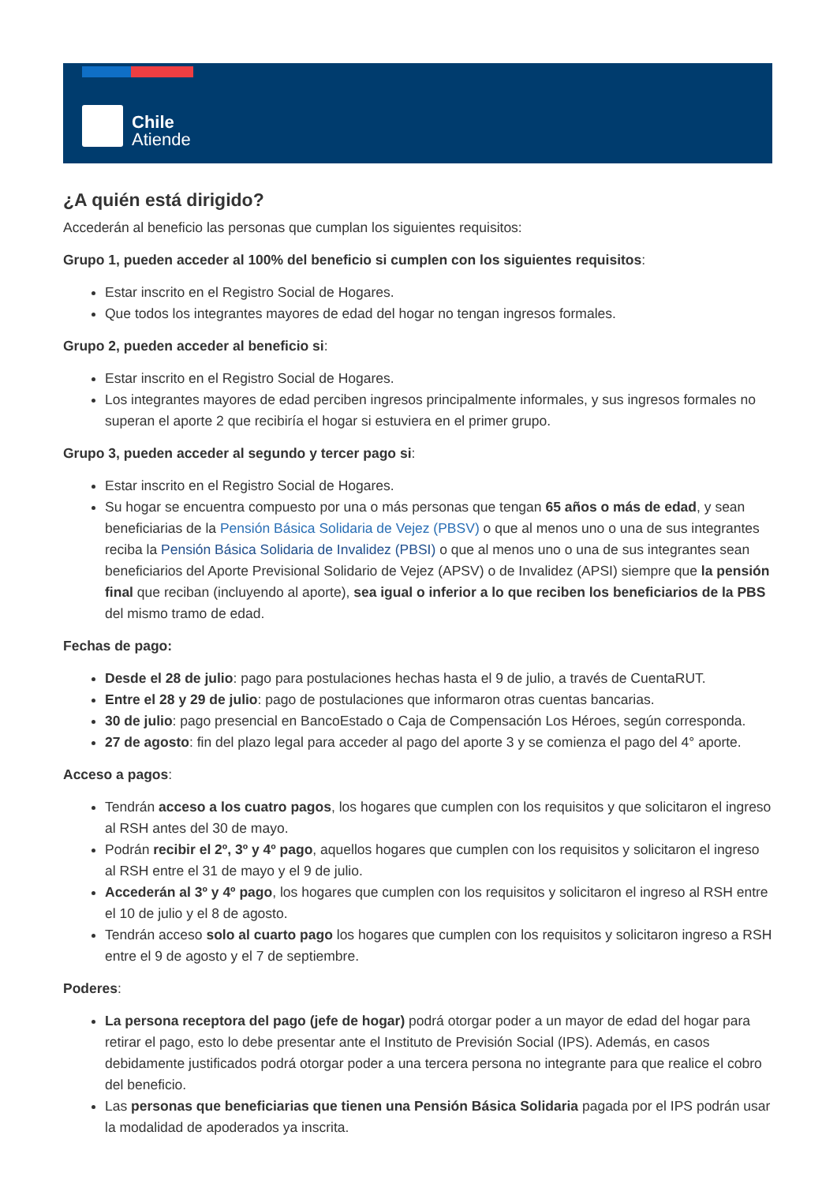Chile
Atiende
¿A quién está dirigido?
Accederán al beneficio las personas que cumplan los siguientes requisitos:
Grupo 1, pueden acceder al 100% del beneficio si cumplen con los siguientes requisitos:
Estar inscrito en el Registro Social de Hogares.
Que todos los integrantes mayores de edad del hogar no tengan ingresos formales.
Grupo 2, pueden acceder al beneficio si:
Estar inscrito en el Registro Social de Hogares.
Los integrantes mayores de edad perciben ingresos principalmente informales, y sus ingresos formales no superan el aporte 2 que recibiría el hogar si estuviera en el primer grupo.
Grupo 3, pueden acceder al segundo y tercer pago si:
Estar inscrito en el Registro Social de Hogares.
Su hogar se encuentra compuesto por una o más personas que tengan 65 años o más de edad, y sean beneficiarias de la Pensión Básica Solidaria de Vejez (PBSV) o que al menos uno o una de sus integrantes reciba la Pensión Básica Solidaria de Invalidez (PBSI) o que al menos uno o una de sus integrantes sean beneficiarios del Aporte Previsional Solidario de Vejez (APSV) o de Invalidez (APSI) siempre que la pensión final que reciban (incluyendo al aporte), sea igual o inferior a lo que reciben los beneficiarios de la PBS del mismo tramo de edad.
Fechas de pago:
Desde el 28 de julio: pago para postulaciones hechas hasta el 9 de julio, a través de CuentaRUT.
Entre el 28 y 29 de julio: pago de postulaciones que informaron otras cuentas bancarias.
30 de julio: pago presencial en BancoEstado o Caja de Compensación Los Héroes, según corresponda.
27 de agosto: fin del plazo legal para acceder al pago del aporte 3 y se comienza el pago del 4° aporte.
Acceso a pagos:
Tendrán acceso a los cuatro pagos, los hogares que cumplen con los requisitos y que solicitaron el ingreso al RSH antes del 30 de mayo.
Podrán recibir el 2º, 3º y 4º pago, aquellos hogares que cumplen con los requisitos y solicitaron el ingreso al RSH entre el 31 de mayo y el 9 de julio.
Accederán al 3º y 4º pago, los hogares que cumplen con los requisitos y solicitaron el ingreso al RSH entre el 10 de julio y el 8 de agosto.
Tendrán acceso solo al cuarto pago los hogares que cumplen con los requisitos y solicitaron ingreso a RSH entre el 9 de agosto y el 7 de septiembre.
Poderes:
La persona receptora del pago (jefe de hogar) podrá otorgar poder a un mayor de edad del hogar para retirar el pago, esto lo debe presentar ante el Instituto de Previsión Social (IPS). Además, en casos debidamente justificados podrá otorgar poder a una tercera persona no integrante para que realice el cobro del beneficio.
Las personas que beneficiarias que tienen una Pensión Básica Solidaria pagada por el IPS podrán usar la modalidad de apoderados ya inscrita.